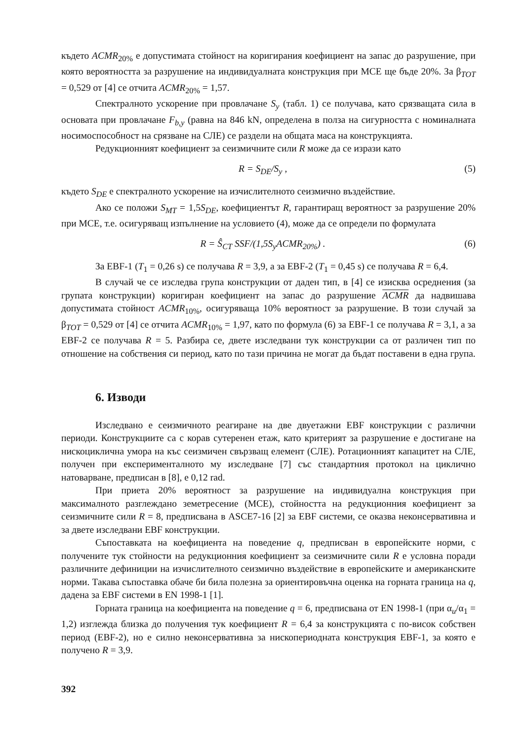където ACMR<sub>20%</sub> е допустимата стойност на коригирания коефициент на запас до разрушение, при която вероятността за разрушение на индивидуалната конструкция при МСЕ ще бъде 20%. За β<sub>TOT</sub> = 0,529 от [4] се отчита ACMR<sub>20%</sub> = 1,57.
Спектралното ускорение при провлачане S<sub>y</sub> (табл. 1) се получава, като срязващата сила в основата при провлачане F<sub>b,y</sub> (равна на 846 kN, определена в полза на сигурността с номиналната носимоспособност на срязване на СЛЕ) се раздели на общата маса на конструкцията.
Редукционният коефициент за сеизмичните сили R може да се изрази като
R = S<sub>DE</sub>/S<sub>y</sub> , (5)
където S<sub>DE</sub> е спектралното ускорение на изчислителното сеизмично въздействие.
Ако се положи S<sub>MT</sub> = 1,5S<sub>DE</sub>, коефициентът R, гарантиращ вероятност за разрушение 20% при МСЕ, т.е. осигуряващ изпълнение на условието (4), може да се определи по формулата
R = Ŝ<sub>CT</sub> SSF/(1,5S<sub>y</sub>ACMR<sub>20%</sub>) . (6)
За EBF-1 (T<sub>1</sub> = 0,26 s) се получава R = 3,9, а за EBF-2 (T<sub>1</sub> = 0,45 s) се получава R = 6,4.
В случай че се изследва група конструкции от даден тип, в [4] се изисква осреднения (за групата конструкции) коригиран коефициент на запас до разрушение ACMR да надвишава допустимата стойност ACMR<sub>10%</sub>, осигуряваща 10% вероятност за разрушение. В този случай за β<sub>TOT</sub> = 0,529 от [4] се отчита ACMR<sub>10%</sub> = 1,97, като по формула (6) за EBF-1 се получава R = 3,1, а за EBF-2 се получава R = 5. Разбира се, двете изследвани тук конструкции са от различен тип по отношение на собствения си период, като по тази причина не могат да бъдат поставени в една група.
6. Изводи
Изследвано е сеизмичното реагиране на две двуетажни EBF конструкции с различни периоди. Конструкциите са с корав сутеренен етаж, като критерият за разрушение е достигане на нискоциклична умора на къс сеизмичен свързващ елемент (СЛЕ). Ротационният капацитет на СЛЕ, получен при експерименталното му изследване [7] със стандартния протокол на циклично натоварване, предписан в [8], е 0,12 rad.
При приета 20% вероятност за разрушение на индивидуална конструкция при максималното разглеждано земетресение (МСЕ), стойността на редукционния коефициент за сеизмичните сили R = 8, предписвана в ASCE7-16 [2] за EBF системи, се оказва неконсервативна и за двете изследвани EBF конструкции.
Съпоставката на коефициента на поведение q, предписван в европейските норми, с получените тук стойности на редукционния коефициент за сеизмичните сили R е условна поради различните дефиниции на изчислителното сеизмично въздействие в европейските и американските норми. Такава съпоставка обаче би била полезна за ориентировъчна оценка на горната граница на q, дадена за EBF системи в EN 1998-1 [1].
Горната граница на коефициента на поведение q = 6, предписвана от EN 1998-1 (при α<sub>u</sub>/α<sub>1</sub> = 1,2) изглежда близка до получения тук коефициент R = 6,4 за конструкцията с по-висок собствен период (EBF-2), но е силно неконсервативна за нископериодната конструкция EBF-1, за която е получено R = 3,9.
392